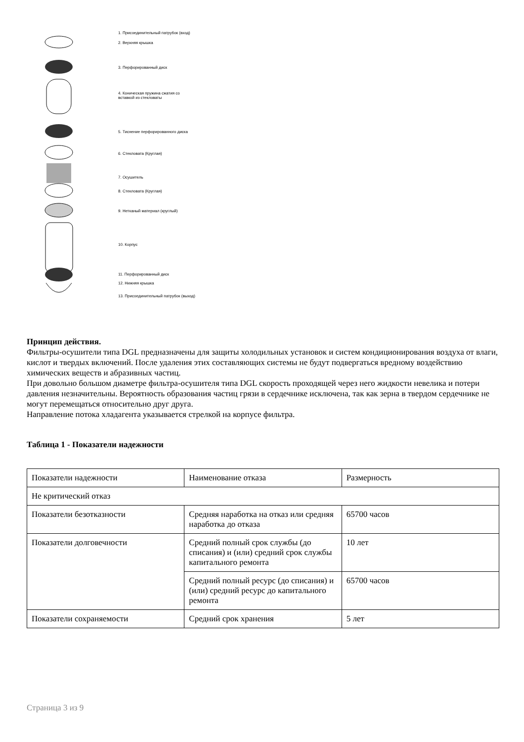1. Присоединительный патрубок (вход)
2. Верхняя крышка
3. Перфорированный диск
4. Коническая пружина сжатия со
вставкой из стекловаты
5. Тиснение перфорированного диска
6. Стекловата (Круглая)
7. Осушитель
8. Стекловата (Круглая)
9. Нетканый материал (круглый)
10. Корпус
11. Перфорированный диск
12. Нижняя крышка
13. Присоединительный патрубок (выход)
Принцип действия.
Фильтры-осушители типа DGL предназначены для защиты холодильных установок и систем кондиционирования воздуха от влаги, кислот и твердых включений. После удаления этих составляющих системы не будут подвергаться вредному воздействию химических веществ и абразивных частиц.
При довольно большом диаметре фильтра-осушителя типа DGL скорость проходящей через него жидкости невелика и потери давления незначительны. Вероятность образования частиц грязи в сердечнике исключена, так как зерна в твердом сердечнике не могут перемещаться относительно друг друга.
Направление потока хладагента указывается стрелкой на корпусе фильтра.
Таблица 1 - Показатели надежности
| Показатели надежности | Наименование отказа | Размерность |
| Не критический отказ | | |
| Показатели безотказности | Средняя наработка на отказ или средняя наработка до отказа | 65700 часов |
| Показатели долговечности | Средний полный срок службы (до списания) и (или) средний срок службы капитального ремонта | 10 лет |
| | Средний полный ресурс (до списания) и (или) средний ресурс до капитального ремонта | 65700 часов |
| Показатели сохраняемости | Средний срок хранения | 5 лет |
Страница 3 из 9